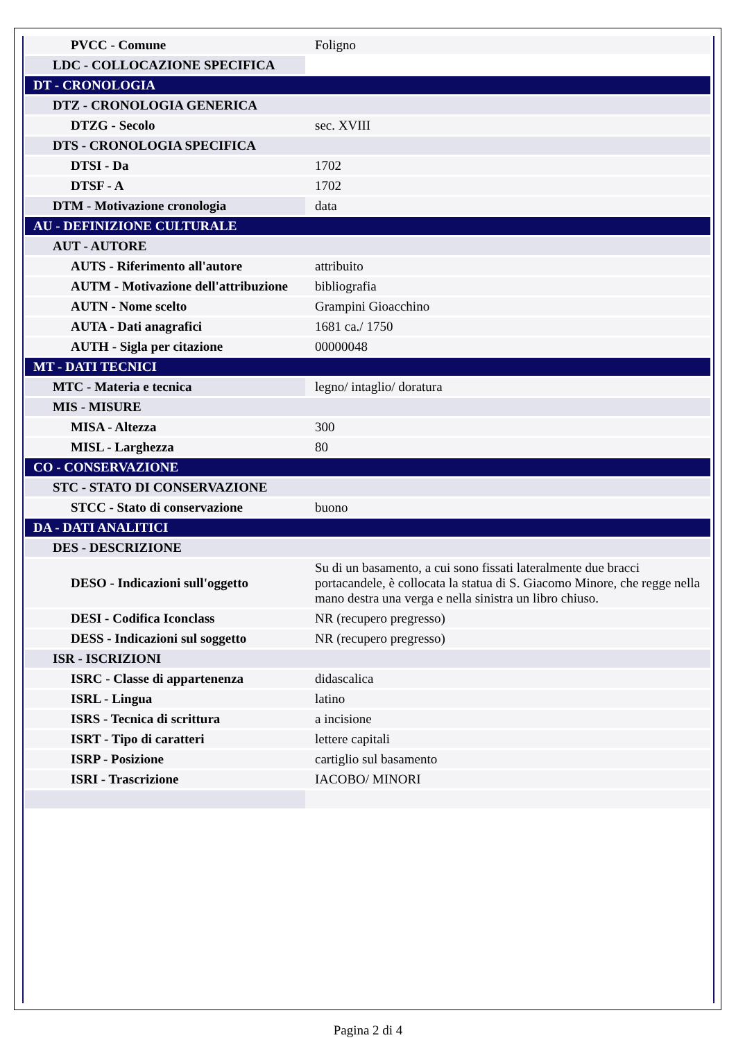| PVCC - Comune | Foligno |
| LDC - COLLOCAZIONE SPECIFICA | |
| DT - CRONOLOGIA | |
| DTZ - CRONOLOGIA GENERICA | |
| DTZG - Secolo | sec. XVIII |
| DTS - CRONOLOGIA SPECIFICA | |
| DTSI - Da | 1702 |
| DTSF - A | 1702 |
| DTM - Motivazione cronologia | data |
| AU - DEFINIZIONE CULTURALE | |
| AUT - AUTORE | |
| AUTS - Riferimento all'autore | attribuito |
| AUTM - Motivazione dell'attribuzione | bibliografia |
| AUTN - Nome scelto | Grampini Gioacchino |
| AUTA - Dati anagrafici | 1681 ca./ 1750 |
| AUTH - Sigla per citazione | 00000048 |
| MT - DATI TECNICI | |
| MTC - Materia e tecnica | legno/ intaglio/ doratura |
| MIS - MISURE | |
| MISA - Altezza | 300 |
| MISL - Larghezza | 80 |
| CO - CONSERVAZIONE | |
| STC - STATO DI CONSERVAZIONE | |
| STCC - Stato di conservazione | buono |
| DA - DATI ANALITICI | |
| DES - DESCRIZIONE | |
| DESO - Indicazioni sull'oggetto | Su di un basamento, a cui sono fissati lateralmente due bracci portacandele, è collocata la statua di S. Giacomo Minore, che regge nella mano destra una verga e nella sinistra un libro chiuso. |
| DESI - Codifica Iconclass | NR (recupero pregresso) |
| DESS - Indicazioni sul soggetto | NR (recupero pregresso) |
| ISR - ISCRIZIONI | |
| ISRC - Classe di appartenenza | didascalica |
| ISRL - Lingua | latino |
| ISRS - Tecnica di scrittura | a incisione |
| ISRT - Tipo di caratteri | lettere capitali |
| ISRP - Posizione | cartiglio sul basamento |
| ISRI - Trascrizione | IACOBO/ MINORI |
Pagina 2 di 4